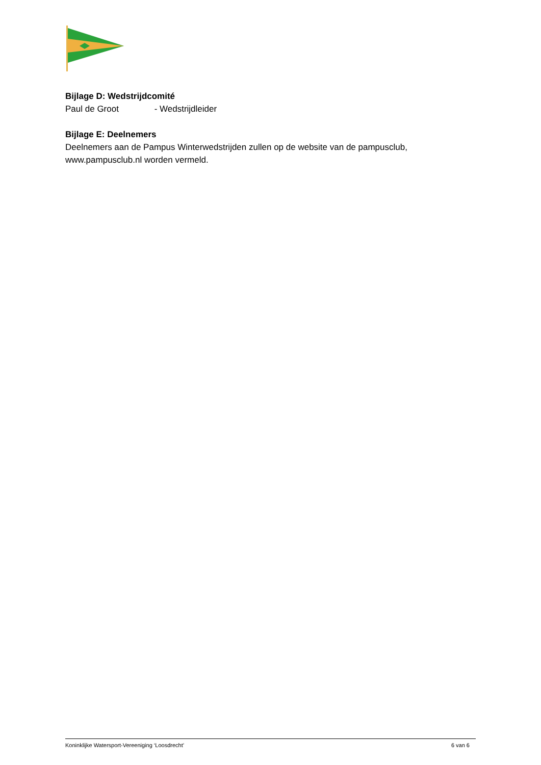Bijlage D: Wedstrijdcomité
Paul de Groot - Wedstrijdleider
Bijlage E: Deelnemers
Deelnemers aan de Pampus Winterwedstrijden zullen op de website van de pampusclub, www.pampusclub.nl worden vermeld.
Koninklijke Watersport-Vereeniging ‘Loosdrecht’ 6 van 6